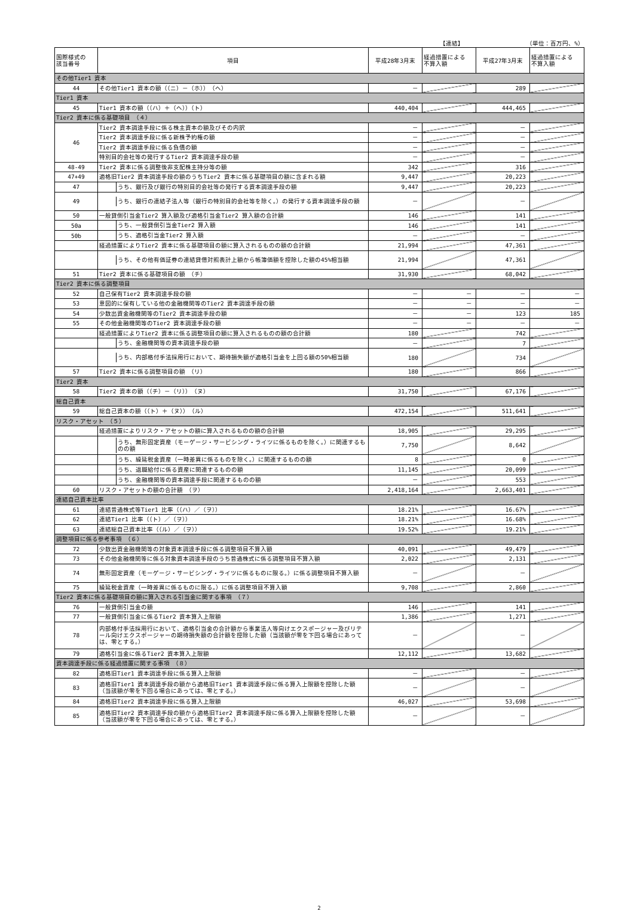【連結】 （単位：百万円、%）
| 国際様式の 該当番号 | 項目 | 平成28年3月末 | 経過措置による 不算入額 | 平成27年3月末 | 経過措置による 不算入額 |
| --- | --- | --- | --- | --- | --- |
| その他Tier1 資本 | | | | | |
| 44 | その他Tier1 資本の額（（ニ）－（ホ）） （ヘ） | － | | 289 | |
| Tier1 資本 | | | | | |
| 45 | Tier1 資本の額（（ハ）＋（ヘ））（ト） | 440,404 | | 444,465 | |
| Tier2 資本に係る基礎項目 （４） | | | | | |
| 46 | Tier2 資本調達手段に係る株主資本の額及びその内訳 | － | | － | |
| | Tier2 資本調達手段に係る新株予約権の額 | － | | － | |
| | Tier2 資本調達手段に係る負債の額 | － | | － | |
| | 特別目的会社等の発行するTier2 資本調達手段の額 | － | | － | |
| 48-49 | Tier2 資本に係る調整後非支配株主持分等の額 | 342 | | 316 | |
| 47+49 | 適格旧Tier2 資本調達手段の額のうちTier2 資本に係る基礎項目の額に含まれる額 | 9,447 | | 20,223 | |
| 47 | うち、銀行及び銀行の特別目的会社等の発行する資本調達手段の額 | 9,447 | | 20,223 | |
| 49 | うち、銀行の連結子法人等（銀行の特別目的会社等を除く。）の発行する資本調達手段の額 | － | | － | |
| 50 | 一般貸倒引当金Tier2 算入額及び適格引当金Tier2 算入額の合計額 | 146 | | 141 | |
| 50a | うち、一般貸倒引当金Tier2 算入額 | 146 | | 141 | |
| 50b | うち、適格引当金Tier2 算入額 | － | | － | |
| | 経過措置によりTier2 資本に係る基礎項目の額に算入されるものの額の合計額 | 21,994 | | 47,361 | |
| | うち、その他有価証券の連結貸借対照表計上額から帳簿価額を控除した額の45%相当額 | 21,994 | | 47,361 | |
| 51 | Tier2 資本に係る基礎項目の額 （チ） | 31,930 | | 68,042 | |
| Tier2 資本に係る調整項目 | | | | | |
| 52 | 自己保有Tier2 資本調達手段の額 | － | － | － | － |
| 53 | 意図的に保有している他の金融機関等のTier2 資本調達手段の額 | － | － | － | － |
| 54 | 少数出資金融機関等のTier2 資本調達手段の額 | － | － | 123 | 185 |
| 55 | その他金融機関等のTier2 資本調達手段の額 | － | － | － | － |
| | 経過措置によりTier2 資本に係る調整項目の額に算入されるものの額の合計額 | 180 | | 742 | |
| | うち、金融機関等の資本調達手段の額 | － | | 7 | |
| | うち、内部格付手法採用行において、期待損失額が適格引当金を上回る額の50%相当額 | 180 | | 734 | |
| 57 | Tier2 資本に係る調整項目の額 （リ） | 180 | | 866 | |
| Tier2 資本 | | | | | |
| 58 | Tier2 資本の額（（チ）－（リ）） （ヌ） | 31,750 | | 67,176 | |
| 総自己資本 | | | | | |
| 59 | 総自己資本の額（（ト）＋（ヌ）） （ル） | 472,154 | | 511,641 | |
| リスク・アセット （５） | | | | | |
| | 経過措置によりリスク・アセットの額に算入されるものの額の合計額 | 18,905 | | 29,295 | |
| | うち、無形固定資産（モーゲージ・サービシング・ライツに係るものを除く。）に関連するものの額 | 7,750 | | 8,642 | |
| | うち、繰延税金資産（一時差異に係るものを除く。）に関連するものの額 | 8 | | 0 | |
| | うち、退職給付に係る資産に関連するものの額 | 11,145 | | 20,099 | |
| | うち、金融機関等の資本調達手段に関連するものの額 | － | | 553 | |
| 60 | リスク・アセットの額の合計額 （ヲ） | 2,418,164 | | 2,663,401 | |
| 連結自己資本比率 | | | | | |
| 61 | 連結普通株式等Tier1 比率（（ハ）／（ヲ）） | 18.21% | | 16.67% | |
| 62 | 連結Tier1 比率（（ト）／（ヲ）） | 18.21% | | 16.68% | |
| 63 | 連結総自己資本比率（（ル）／（ヲ）） | 19.52% | | 19.21% | |
| 調整項目に係る参考事項 （６） | | | | | |
| 72 | 少数出資金融機関等の対象資本調達手段に係る調整項目不算入額 | 40,091 | | 49,479 | |
| 73 | その他金融機関等に係る対象資本調達手段のうち普通株式に係る調整項目不算入額 | 2,022 | | 2,131 | |
| 74 | 無形固定資産（モーゲージ・サービシング・ライツに係るものに限る。）に係る調整項目不算入額 | － | | － | |
| 75 | 繰延税金資産（一時差異に係るものに限る。）に係る調整項目不算入額 | 9,708 | | 2,860 | |
| Tier2 資本に係る基礎項目の額に算入される引当金に関する事項 （７） | | | | | |
| 76 | 一般貸倒引当金の額 | 146 | | 141 | |
| 77 | 一般貸倒引当金に係るTier2 資本算入上限額 | 1,386 | | 1,271 | |
| 78 | 内部格付手法採用行において、適格引当金の合計額から事業法人等向けエクスポージャー及びリテール向けエクスポージャーの期待損失額の合計額を控除した額（当該額が零を下回る場合にあっては、零とする。） | － | | － | |
| 79 | 適格引当金に係るTier2 資本算入上限額 | 12,112 | | 13,682 | |
| 資本調達手段に係る経過措置に関する事項 （８） | | | | | |
| 82 | 適格旧Tier1 資本調達手段に係る算入上限額 | － | | － | |
| 83 | 適格旧Tier1 資本調達手段の額から適格旧Tier1 資本調達手段に係る算入上限額を控除した額（当該額が零を下回る場合にあっては、零とする。） | － | | － | |
| 84 | 適格旧Tier2 資本調達手段に係る算入上限額 | 46,027 | | 53,698 | |
| 85 | 適格旧Tier2 資本調達手段の額から適格旧Tier2 資本調達手段に係る算入上限額を控除した額（当該額が零を下回る場合にあっては、零とする。） | － | | － | |
2